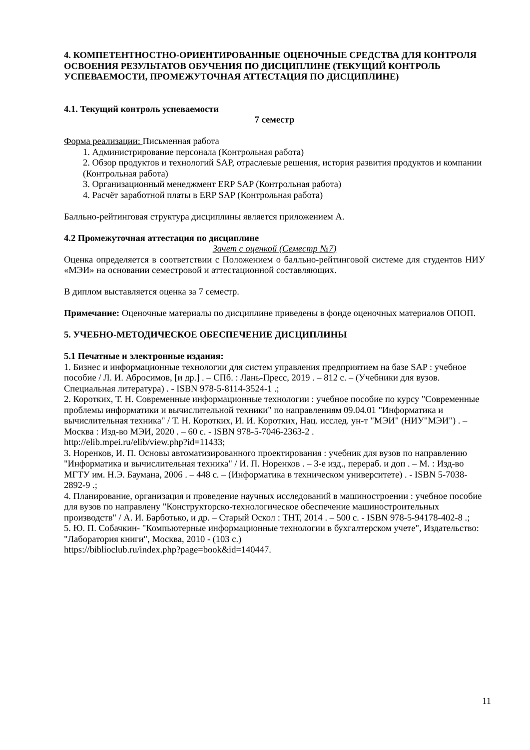4. КОМПЕТЕНТНОСТНО-ОРИЕНТИРОВАННЫЕ ОЦЕНОЧНЫЕ СРЕДСТВА ДЛЯ КОНТРОЛЯ ОСВОЕНИЯ РЕЗУЛЬТАТОВ ОБУЧЕНИЯ ПО ДИСЦИПЛИНЕ (ТЕКУЩИЙ КОНТРОЛЬ УСПЕВАЕМОСТИ, ПРОМЕЖУТОЧНАЯ АТТЕСТАЦИЯ ПО ДИСЦИПЛИНЕ)
4.1. Текущий контроль успеваемости
7 семестр
Форма реализации: Письменная работа
1. Администрирование персонала (Контрольная работа)
2. Обзор продуктов и технологий SAP, отраслевые решения, история развития продуктов и компании (Контрольная работа)
3. Организационный менеджмент ERP SAP (Контрольная работа)
4. Расчёт заработной платы в ERP SAP (Контрольная работа)
Балльно-рейтинговая структура дисциплины является приложением А.
4.2 Промежуточная аттестация по дисциплине
Зачет с оценкой (Семестр №7)
Оценка определяется в соответствии с Положением о балльно-рейтинговой системе для студентов НИУ «МЭИ» на основании семестровой и аттестационной составляющих.
В диплом выставляется оценка за 7 семестр.
Примечание: Оценочные материалы по дисциплине приведены в фонде оценочных материалов ОПОП.
5. УЧЕБНО-МЕТОДИЧЕСКОЕ ОБЕСПЕЧЕНИЕ ДИСЦИПЛИНЫ
5.1 Печатные и электронные издания:
1. Бизнес и информационные технологии для систем управления предприятием на базе SAP : учебное пособие / Л. И. Абросимов, [и др.] . – СПб. : Лань-Пресс, 2019 . – 812 с. – (Учебники для вузов. Специальная литература) . - ISBN 978-5-8114-3524-1 .;
2. Коротких, Т. Н. Современные информационные технологии : учебное пособие по курсу "Современные проблемы информатики и вычислительной техники" по направлениям 09.04.01 "Информатика и вычислительная техника" / Т. Н. Коротких, И. И. Коротких, Нац. исслед. ун-т "МЭИ" (НИУ"МЭИ") . – Москва : Изд-во МЭИ, 2020 . – 60 с. - ISBN 978-5-7046-2363-2 .
http://elib.mpei.ru/elib/view.php?id=11433;
3. Норенков, И. П. Основы автоматизированного проектирования : учебник для вузов по направлению "Информатика и вычислительная техника" / И. П. Норенков . – 3-е изд., перераб. и доп . – М. : Изд-во МГТУ им. Н.Э. Баумана, 2006 . – 448 с. – (Информатика в техническом университете) . - ISBN 5-7038-2892-9 .;
4. Планирование, организация и проведение научных исследований в машиностроении : учебное пособие для вузов по направлену "Конструкторско-технологическое обеспечение машиностроительных производств" / А. И. Барботько, и др. – Старый Оскол : ТНТ, 2014 . – 500 с. - ISBN 978-5-94178-402-8 .;
5. Ю. П. Собачкин- "Компьютерные информационные технологии в бухгалтерском учете", Издательство: "Лаборатория книги", Москва, 2010 - (103 с.)
https://biblioclub.ru/index.php?page=book&id=140447.
11